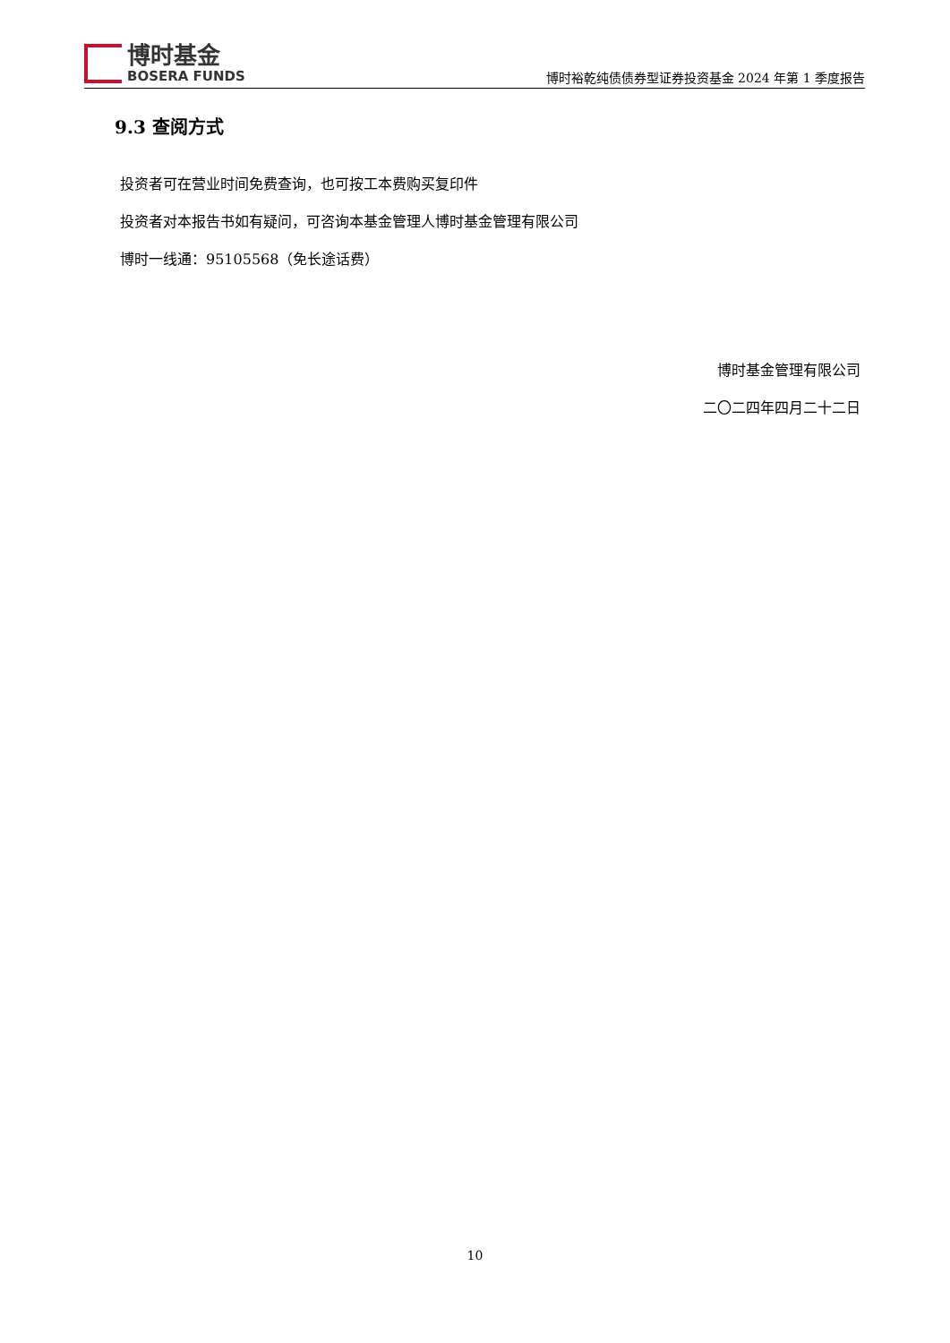博时基金
BOSERA FUNDS
博时裕乾纯债债券型证券投资基金 2024 年第 1 季度报告
9.3 查阅方式
投资者可在营业时间免费查询，也可按工本费购买复印件
投资者对本报告书如有疑问，可咨询本基金管理人博时基金管理有限公司
博时一线通：95105568（免长途话费）
博时基金管理有限公司
二〇二四年四月二十二日
10